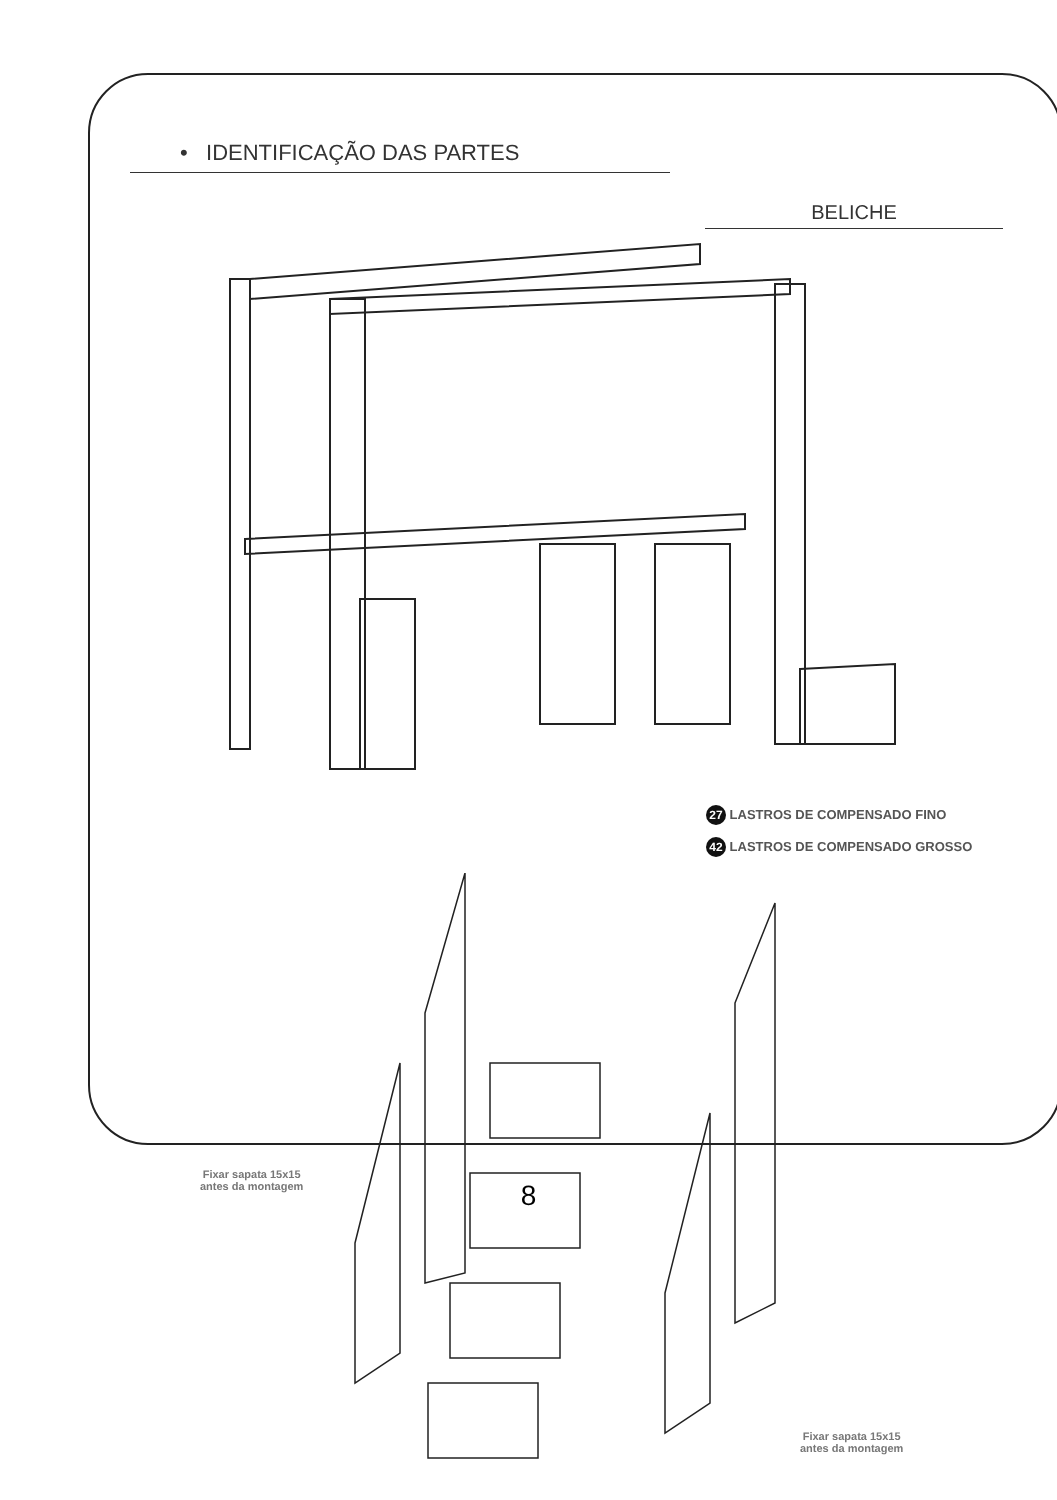• IDENTIFICAÇÃO DAS PARTES
BELICHE
27 LASTROS DE COMPENSADO FINO
42 LASTROS DE COMPENSADO GROSSO
Fixar sapata 15x15
antes da montagem
Fixar sapata 15x15
antes da montagem
8